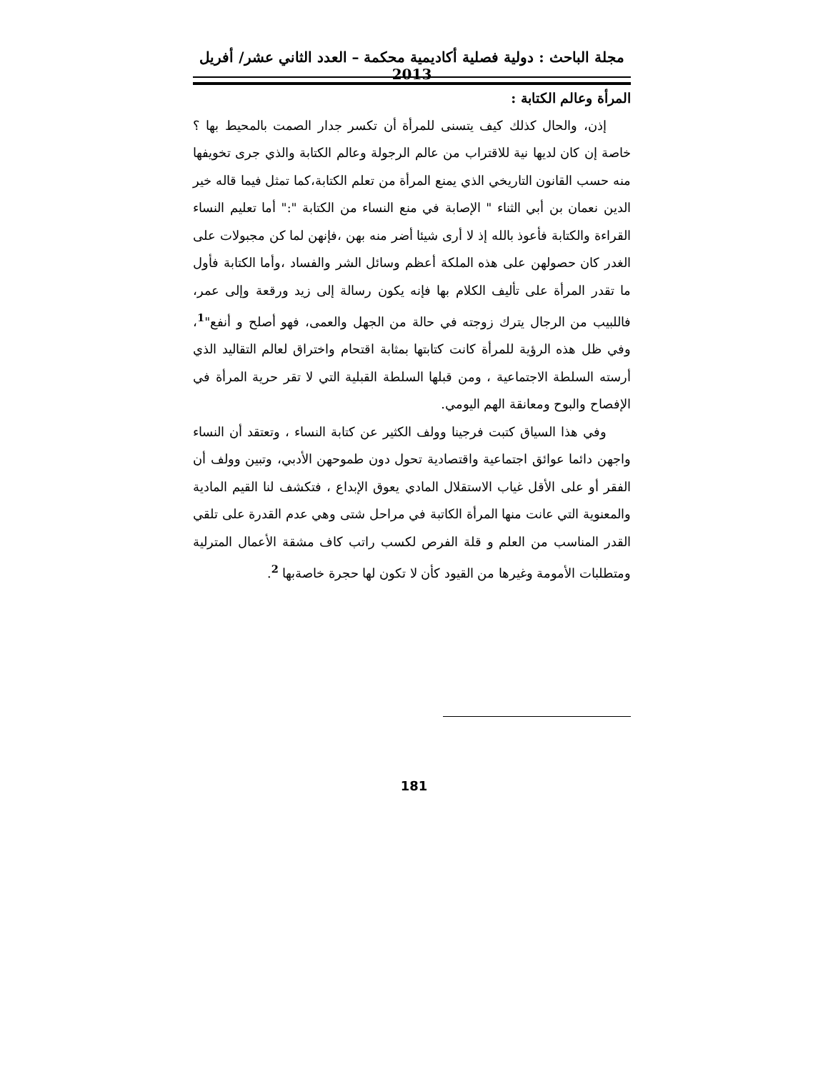مجلة الباحث : دولية فصلية أكاديمية محكمة – العدد الثاني عشر/ أفريل 2013
المرأة وعالم الكتابة :
إذن، والحال كذلك كيف يتسنى للمرأة أن تكسر جدار الصمت بالمحيط بها ؟ خاصة إن كان لديها نية للاقتراب من عالم الرجولة وعالم الكتابة والذي جرى تخويفها منه حسب القانون التاريخي الذي يمنع المرأة من تعلم الكتابة،كما تمثل فيما قاله خير الدين نعمان بن أبي الثناء " الإصابة في منع النساء من الكتابة ":" أما تعليم النساء القراءة والكتابة فأعوذ بالله إذ لا أرى شيئا أضر منه بهن ،فإنهن لما كن مجبولات على الغدر كان حصولهن على هذه الملكة أعظم وسائل الشر والفساد ،وأما الكتابة فأول ما تقدر المرأة على تأليف الكلام بها فإنه يكون رسالة إلى زيد ورقعة وإلى عمر، فاللبيب من الرجال يترك زوجته في حالة من الجهل والعمى، فهو أصلح و أنفع"<sup>1</sup>، وفي ظل هذه الرؤية للمرأة كانت كتابتها بمثابة اقتحام واختراق لعالم التقاليد الذي أرسته السلطة الاجتماعية ، ومن قبلها السلطة القبلية التي لا تقر حرية المرأة في الإفصاح والبوح ومعانقة الهم اليومي.
وفي هذا السياق كتبت فرجينا وولف الكثير عن كتابة النساء ، وتعتقد أن النساء واجهن دائما عوائق اجتماعية واقتصادية تحول دون طموحهن الأدبي، وتبين وولف أن الفقر أو على الأقل غياب الاستقلال المادي يعوق الإبداع ، فتكشف لنا القيم المادية والمعنوية التي عانت منها المرأة الكاتبة في مراحل شتى وهي عدم القدرة على تلقي القدر المناسب من العلم و قلة الفرص لكسب راتب كاف مشقة الأعمال المترلية ومتطلبات الأمومة وغيرها من القيود كأن لا تكون لها حجرة خاصةبها <sup>2</sup>.
181